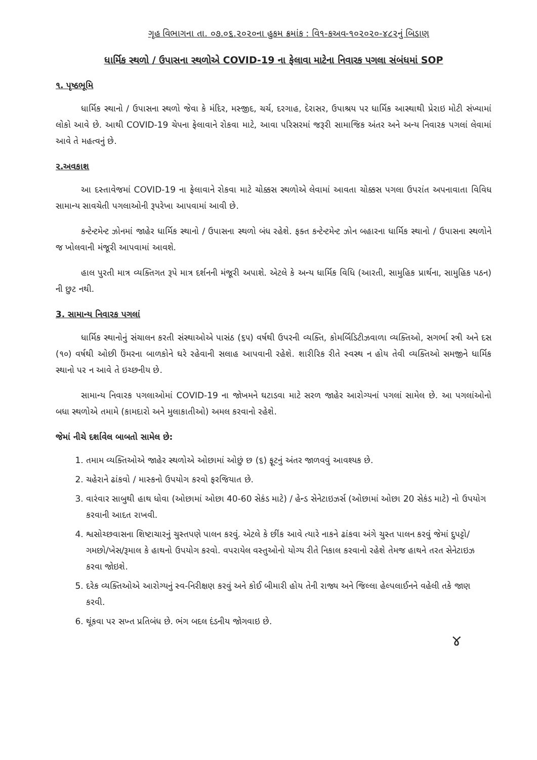ગૃહ વિભાગના તા. ૦૭.૦૬.૨૦૨૦ના હુકમ ક્રમાંક : વિ૧-કઅવ-૧૦૨૦૨૦-૪૮૨નું બિડાણ
ધાર્મિક સ્થળો / ઉપાસના સ્થળોએ COVID-19 ના ફેલાવા માટેના નિવારક પગલા સંબંધમાં SOP
૧. પૃષ્ઠભૂમિ
ધાર્મિક સ્થાનો / ઉપાસના સ્થળો જેવા કે મંદિર, મસ્જીદ, ચર્ચ, દરગાહ, દેરાસર, ઉપાશ્રય પર ધાર્મિક આસ્થાથી પ્રેરાઇ મોટી સંખ્યામાં લોકો આવે છે. આથી COVID-19 ચેપના ફેલાવાને રોકવા માટે, આવા પરિસરમાં જરૂરી સામાજિક અંતર અને અન્ય નિવારક પગલાં લેવામાં આવે તે મહત્વનું છે.
૨.અવકાશ
આ દસ્તાવેજમાં COVID-19 ના ફેલાવાને રોકવા માટે ચોક્કસ સ્થળોએ લેવામાં આવતા ચોક્કસ પગલા ઉપરાંત અપનાવાતા વિવિધ સામાન્ય સાવચેતી પગલાઓની રૂપરેખા આપવામાં આવી છે.
કન્ટેન્ટમેન્ટ ઝોનમાં જાહેર ધાર્મિક સ્થાનો / ઉપાસના સ્થળો બંધ રહેશે. ફક્ત કન્ટેન્ટમેન્ટ ઝોન બહારના ધાર્મિક સ્થાનો / ઉપાસના સ્થળોને જ ખોલવાની મંજૂરી આપવામાં આવશે.
હાલ પુરતી માત્ર વ્યક્તિગત રૂપે માત્ર દર્શનની મંજૂરી અપાશે. એટલે કે અન્ય ધાર્મિક વિધિ (આરતી, સામુહિક પ્રાર્થના, સામુહિક પઠન) ની છુટ નથી.
3. સામાન્ય નિવારક પગલાં
ધાર્મિક સ્થાનોનું સંચાલન કરતી સંસ્થાઓએ પાસંઠ (૬૫) વર્ષથી ઉપરની વ્યક્તિ, કોમર્બિડિટીઝવાળા વ્યક્તિઓ, સગર્ભા સ્ત્રી અને દસ (૧૦) વર્ષથી ઓછી ઉંમરના બાળકોને ઘરે રહેવાની સલાહ આપવાની રહેશે. શારીરિક રીતે સ્વસ્થ ન હોય તેવી વ્યક્તિઓ સમજીને ધાર્મિક સ્થાનો પર ન આવે તે ઇચ્છનીય છે.
સામાન્ય નિવારક પગલાઓમાં COVID-19 ના જોખમને ઘટાડવા માટે સરળ જાહેર આરોગ્યનાં પગલાં સામેલ છે. આ પગલાંઓનો બધા સ્થળોએ તમામે (કામદારો અને મુલાકાતીઓ) અમલ કરવાનો રહેશે.
જેમાં નીચે દર્શાવેલ બાબતો સામેલ છે:
1. તમામ વ્યક્તિઓએ જાહેર સ્થળોએ ઓછામાં ઓછું છ (૬) ફૂટનું અંતર જાળવવું આવશ્યક છે.
2. ચહેરાને ઢાંકવો / માસ્કનો ઉપયોગ કરવો ફરજિયાત છે.
3. વારંવાર સાબુથી હાથ ધોવા (ઓછામાં ઓછા 40-60 સેકંડ માટે) / હેન્ડ સેનેટાઇઝર્સ (ઓછામાં ઓછા 20 સેકંડ માટે) નો ઉપયોગ કરવાની આદત રાખવી.
4. શ્વસોચ્છવાસના શિષ્ટાચારનું ચુસ્તપણે પાલન કરવું. એટલે કે છીંક આવે ત્યારે નાકને ઢાંકવા અંગે ચુસ્ત પાલન કરવું જેમાં દુપટ્ટો/ગમછો/ખેસ/રૂમાલ કે હાથનો ઉપયોગ કરવો. વપરાયેલ વસ્તુઓનો યોગ્ય રીતે નિકાલ કરવાનો રહેશે તેમજ હાથને તરત સેનેટાઇઝ કરવા જોઇશે.
5. દરેક વ્યક્તિઓએ આરોગ્યનું સ્વ-નિરીક્ષણ કરવું અને કોઈ બીમારી હોય તેની રાજ્ય અને જિલ્લા હેલ્પલાઈનને વહેલી તકે જાણ કરવી.
6. થૂંકવા પર સખ્ત પ્રતિબંધ છે. ભંગ બદલ દંડનીય જોગવાઇ છે.
૪